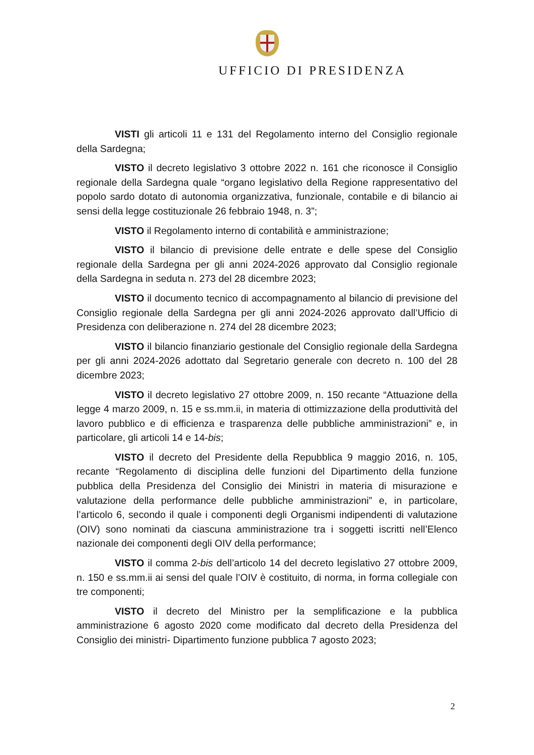UFFICIO DI PRESIDENZA
VISTI gli articoli 11 e 131 del Regolamento interno del Consiglio regionale della Sardegna;
VISTO il decreto legislativo 3 ottobre 2022 n. 161 che riconosce il Consiglio regionale della Sardegna quale “organo legislativo della Regione rappresentativo del popolo sardo dotato di autonomia organizzativa, funzionale, contabile e di bilancio ai sensi della legge costituzionale 26 febbraio 1948, n. 3”;
VISTO il Regolamento interno di contabilità e amministrazione;
VISTO il bilancio di previsione delle entrate e delle spese del Consiglio regionale della Sardegna per gli anni 2024-2026 approvato dal Consiglio regionale della Sardegna in seduta n. 273 del 28 dicembre 2023;
VISTO il documento tecnico di accompagnamento al bilancio di previsione del Consiglio regionale della Sardegna per gli anni 2024-2026 approvato dall’Ufficio di Presidenza con deliberazione n. 274 del 28 dicembre 2023;
VISTO il bilancio finanziario gestionale del Consiglio regionale della Sardegna per gli anni 2024-2026 adottato dal Segretario generale con decreto n. 100 del 28 dicembre 2023;
VISTO il decreto legislativo 27 ottobre 2009, n. 150 recante “Attuazione della legge 4 marzo 2009, n. 15 e ss.mm.ii, in materia di ottimizzazione della produttività del lavoro pubblico e di efficienza e trasparenza delle pubbliche amministrazioni” e, in particolare, gli articoli 14 e 14-bis;
VISTO il decreto del Presidente della Repubblica 9 maggio 2016, n. 105, recante “Regolamento di disciplina delle funzioni del Dipartimento della funzione pubblica della Presidenza del Consiglio dei Ministri in materia di misurazione e valutazione della performance delle pubbliche amministrazioni” e, in particolare, l’articolo 6, secondo il quale i componenti degli Organismi indipendenti di valutazione (OIV) sono nominati da ciascuna amministrazione tra i soggetti iscritti nell’Elenco nazionale dei componenti degli OIV della performance;
VISTO il comma 2-bis dell’articolo 14 del decreto legislativo 27 ottobre 2009, n. 150 e ss.mm.ii ai sensi del quale l’OIV è costituito, di norma, in forma collegiale con tre componenti;
VISTO il decreto del Ministro per la semplificazione e la pubblica amministrazione 6 agosto 2020 come modificato dal decreto della Presidenza del Consiglio dei ministri- Dipartimento funzione pubblica 7 agosto 2023;
2